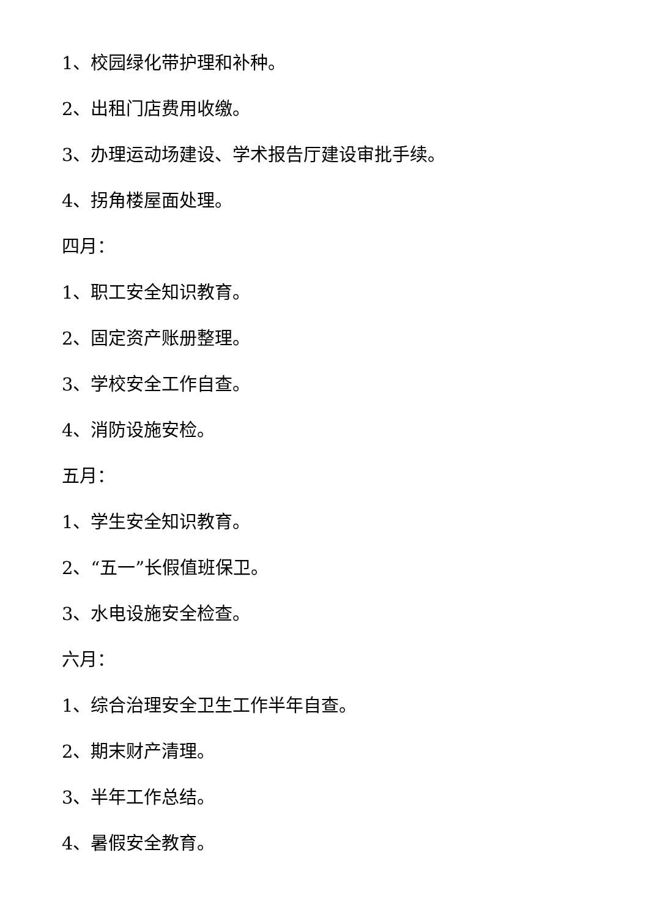1、校园绿化带护理和补种。
2、出租门店费用收缴。
3、办理运动场建设、学术报告厅建设审批手续。
4、拐角楼屋面处理。
四月：
1、职工安全知识教育。
2、固定资产账册整理。
3、学校安全工作自查。
4、消防设施安检。
五月：
1、学生安全知识教育。
2、“五一”长假值班保卫。
3、水电设施安全检查。
六月：
1、综合治理安全卫生工作半年自查。
2、期末财产清理。
3、半年工作总结。
4、暑假安全教育。